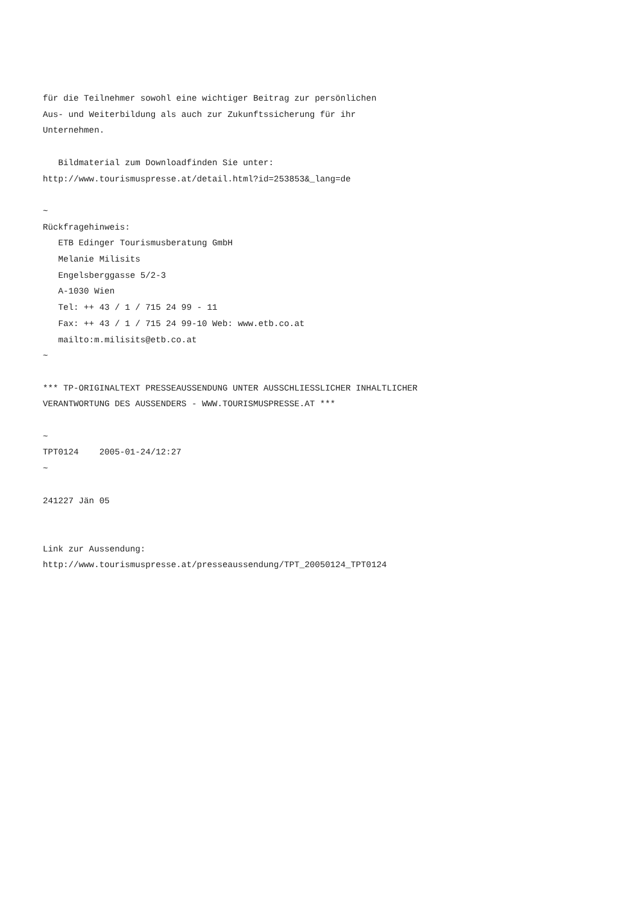für die Teilnehmer sowohl eine wichtiger Beitrag zur persönlichen
Aus- und Weiterbildung als auch zur Zukunftssicherung für ihr
Unternehmen.

   Bildmaterial zum Downloadfinden Sie unter:
http://www.tourismuspresse.at/detail.html?id=253853&_lang=de

~
Rückfragehinweis:
   ETB Edinger Tourismusberatung GmbH
   Melanie Milisits
   Engelsberggasse 5/2-3
   A-1030 Wien
   Tel: ++ 43 / 1 / 715 24 99 - 11
   Fax: ++ 43 / 1 / 715 24 99-10 Web: www.etb.co.at
   mailto:m.milisits@etb.co.at
~

*** TP-ORIGINALTEXT PRESSEAUSSENDUNG UNTER AUSSCHLIESSLICHER INHALTLICHER
VERANTWORTUNG DES AUSSENDERS - WWW.TOURISMUSPRESSE.AT ***

~
TPT0124    2005-01-24/12:27
~

241227 Jän 05


Link zur Aussendung:
http://www.tourismuspresse.at/presseaussendung/TPT_20050124_TPT0124